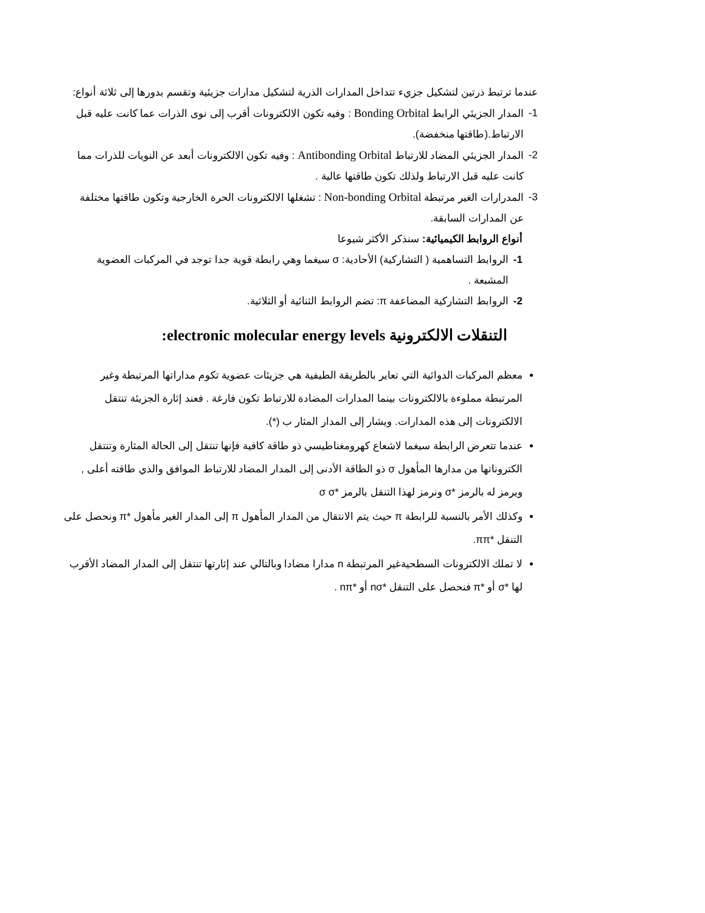عندما ترتبط ذرتين لتشكيل جزيء تتداخل المدارات الذرية لتشكيل مدارات جزيئية وتقسم بدورها إلى ثلاثة أنواع:
1- المدار الجزيئي الرابط Bonding Orbital : وفيه تكون الالكترونات أقرب إلى نوى الذرات عما كانت عليه قبل الارتباط.(طاقتها منخفضة).
2- المدار الجزيئي المضاد للارتباط Antibonding Orbital : وفيه تكون الالكترونات أبعد عن النويات للذرات مما كانت عليه قبل الارتباط ولذلك تكون طاقتها عالية .
3- المدرارات الغير مرتبطة Non-bonding Orbital : تشغلها الالكترونات الحرة الخارجية وتكون طاقتها مختلفة عن المدارات السابقة.
أنواع الروابط الكيميائية: سنذكر الأكثر شيوعا
1- الروابط التساهمية ( التشاركية) الأحادية: σ سيغما وهي رابطة قوية جدا توجد في المركبات العضوية المشبعة .
2- الروابط التشاركية المضاعفة π: تضم الروابط الثنائية أو الثلاثية.
التنقلات الالكترونية electronic molecular energy levels:
معظم المركبات الدوائية التي تعاير بالطريقة الطيفية هي جزيئات عضوية تكوم مداراتها المرتبطة وغير المرتبطة مملوءة بالالكترونات بينما المدارات المضادة للارتباط تكون فارغة . فعند إثارة الجزيئة تنتقل الالكترونات إلى هذه المدارات. ويشار إلى المدار المثار ب (*).
عندما تتعرض الرابطة سيغما لاشعاع كهرومغناطيسي ذو طاقة كافية فإنها تنتقل إلى الحالة المثارة وتنتقل الكتروناتها من مدارها المأهول σ ذو الطاقة الأدنى إلى المدار المضاد للارتباط الموافق والذي طاقته أعلى , ويرمز له بالرمز *σ ونرمز لهذا التنقل بالرمز *σ σ
وكذلك الأمر بالنسبة للرابطة π حيث يتم الانتقال من المدار المأهول π إلى المدار الغير مأهول *π ونحصل على التنقل *ππ.
لا تملك الالكترونات السطحيةغير المرتبطة n مدارا مضادا وبالتالي عند إثارتها تنتقل إلى المدار المضاد الأقرب لها *σ أو *π فنحصل على التنقل *nσ أو *nπ .